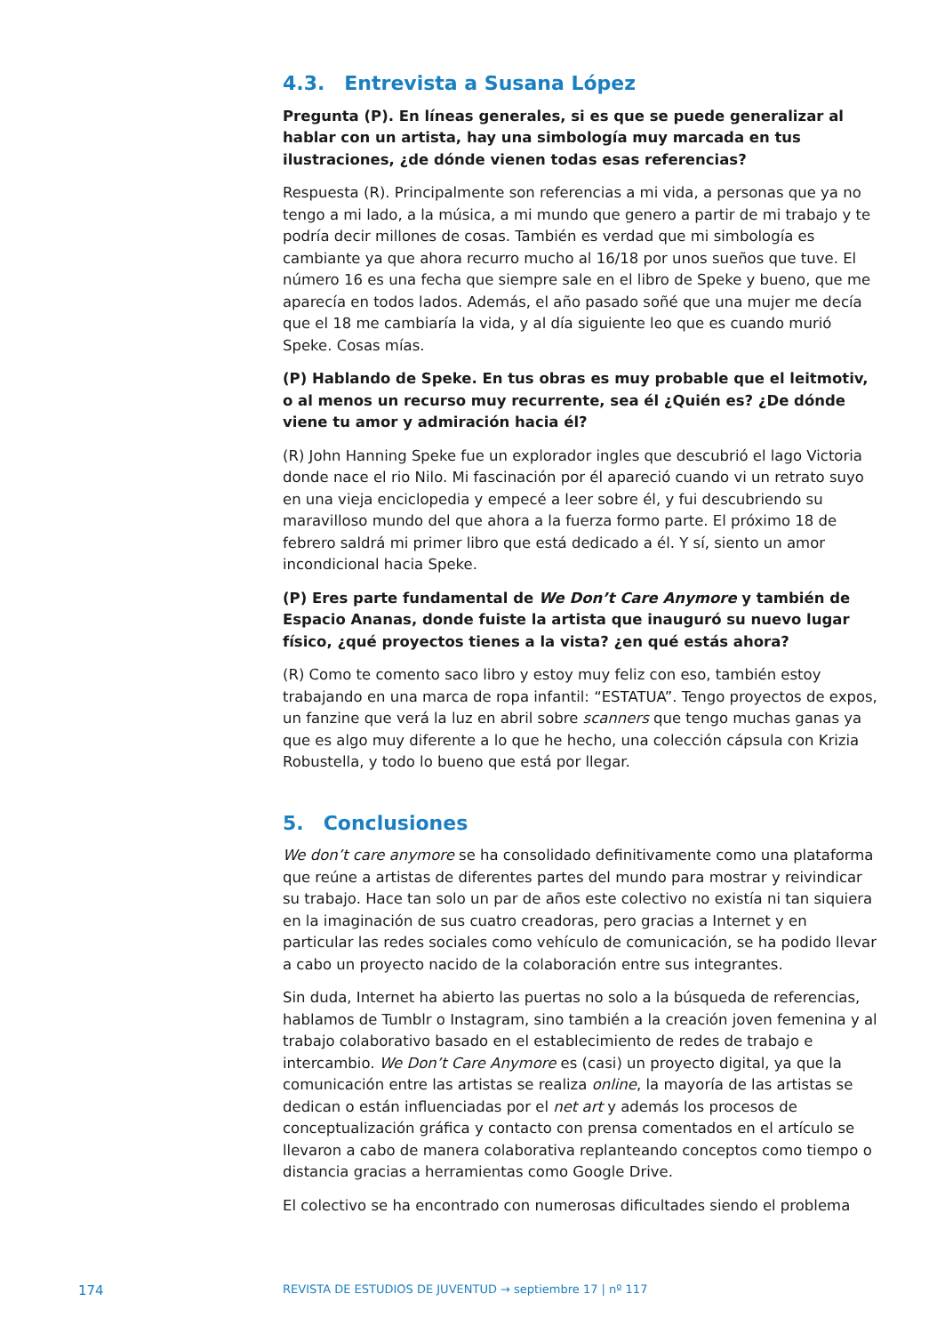4.3. Entrevista a Susana López
Pregunta (P). En líneas generales, si es que se puede generalizar al hablar con un artista, hay una simbología muy marcada en tus ilustraciones, ¿de dónde vienen todas esas referencias?
Respuesta (R). Principalmente son referencias a mi vida, a personas que ya no tengo a mi lado, a la música, a mi mundo que genero a partir de mi trabajo y te podría decir millones de cosas. También es verdad que mi simbología es cambiante ya que ahora recurro mucho al 16/18 por unos sueños que tuve. El número 16 es una fecha que siempre sale en el libro de Speke y bueno, que me aparecía en todos lados. Además, el año pasado soñé que una mujer me decía que el 18 me cambiaría la vida, y al día siguiente leo que es cuando murió Speke. Cosas mías.
(P) Hablando de Speke. En tus obras es muy probable que el leitmotiv, o al menos un recurso muy recurrente, sea él ¿Quién es? ¿De dónde viene tu amor y admiración hacia él?
(R) John Hanning Speke fue un explorador ingles que descubrió el lago Victoria donde nace el rio Nilo. Mi fascinación por él apareció cuando vi un retrato suyo en una vieja enciclopedia y empecé a leer sobre él, y fui descubriendo su maravilloso mundo del que ahora a la fuerza formo parte. El próximo 18 de febrero saldrá mi primer libro que está dedicado a él. Y sí, siento un amor incondicional hacia Speke.
(P) Eres parte fundamental de We Don’t Care Anymore y también de Espacio Ananas, donde fuiste la artista que inauguró su nuevo lugar físico, ¿qué proyectos tienes a la vista? ¿en qué estás ahora?
(R) Como te comento saco libro y estoy muy feliz con eso, también estoy trabajando en una marca de ropa infantil: “ESTATUA”. Tengo proyectos de expos, un fanzine que verá la luz en abril sobre scanners que tengo muchas ganas ya que es algo muy diferente a lo que he hecho, una colección cápsula con Krizia Robustella, y todo lo bueno que está por llegar.
5. Conclusiones
We don’t care anymore se ha consolidado definitivamente como una plataforma que reúne a artistas de diferentes partes del mundo para mostrar y reivindicar su trabajo. Hace tan solo un par de años este colectivo no existía ni tan siquiera en la imaginación de sus cuatro creadoras, pero gracias a Internet y en particular las redes sociales como vehículo de comunicación, se ha podido llevar a cabo un proyecto nacido de la colaboración entre sus integrantes.
Sin duda, Internet ha abierto las puertas no solo a la búsqueda de referencias, hablamos de Tumblr o Instagram, sino también a la creación joven femenina y al trabajo colaborativo basado en el establecimiento de redes de trabajo e intercambio. We Don’t Care Anymore es (casi) un proyecto digital, ya que la comunicación entre las artistas se realiza online, la mayoría de las artistas se dedican o están influenciadas por el net art y además los procesos de conceptualización gráfica y contacto con prensa comentados en el artículo se llevaron a cabo de manera colaborativa replanteando conceptos como tiempo o distancia gracias a herramientas como Google Drive.
El colectivo se ha encontrado con numerosas dificultades siendo el problema
174 REVISTA DE ESTUDIOS DE JUVENTUD → septiembre 17 | nº 117